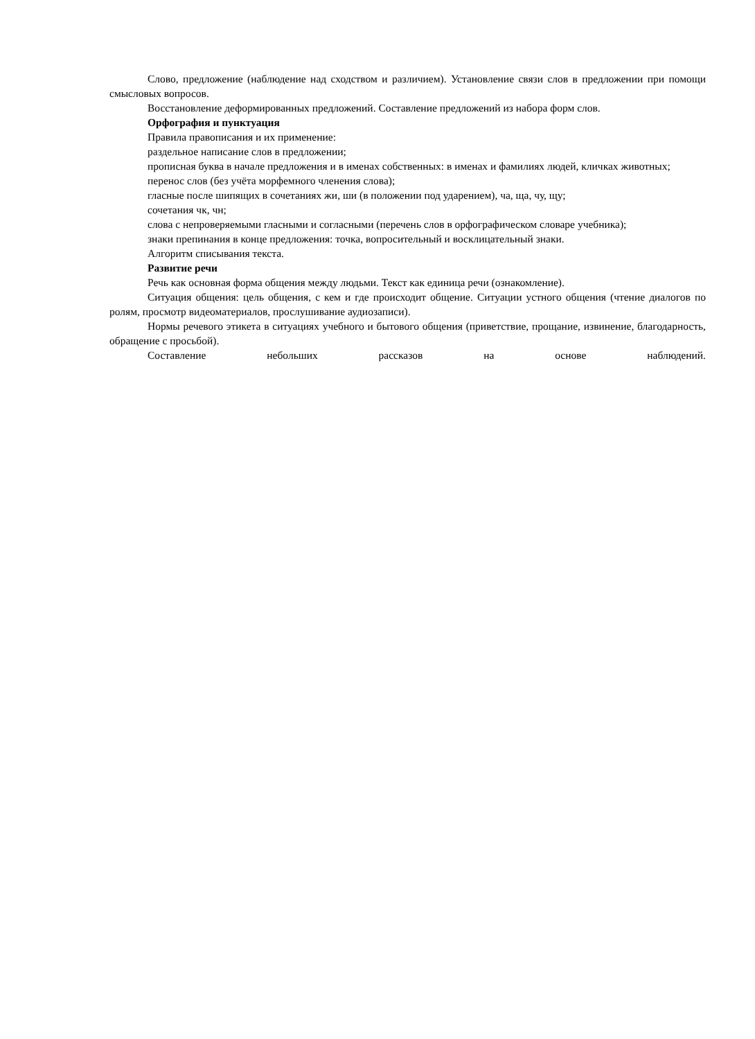Слово, предложение (наблюдение над сходством и различием). Установление связи слов в предложении при помощи смысловых вопросов.
Восстановление деформированных предложений. Составление предложений из набора форм слов.
Орфография и пунктуация
Правила правописания и их применение:
раздельное написание слов в предложении;
прописная буква в начале предложения и в именах собственных: в именах и фамилиях людей, кличках животных;
перенос слов (без учёта морфемного членения слова);
гласные после шипящих в сочетаниях жи, ши (в положении под ударением), ча, ща, чу, щу;
сочетания чк, чн;
слова с непроверяемыми гласными и согласными (перечень слов в орфографическом словаре учебника);
знаки препинания в конце предложения: точка, вопросительный и восклицательный знаки.
Алгоритм списывания текста.
Развитие речи
Речь как основная форма общения между людьми. Текст как единица речи (ознакомление).
Ситуация общения: цель общения, с кем и где происходит общение. Ситуации устного общения (чтение диалогов по ролям, просмотр видеоматериалов, прослушивание аудиозаписи).
Нормы речевого этикета в ситуациях учебного и бытового общения (приветствие, прощание, извинение, благодарность, обращение с просьбой).
Составление небольших рассказов на основе наблюдений.